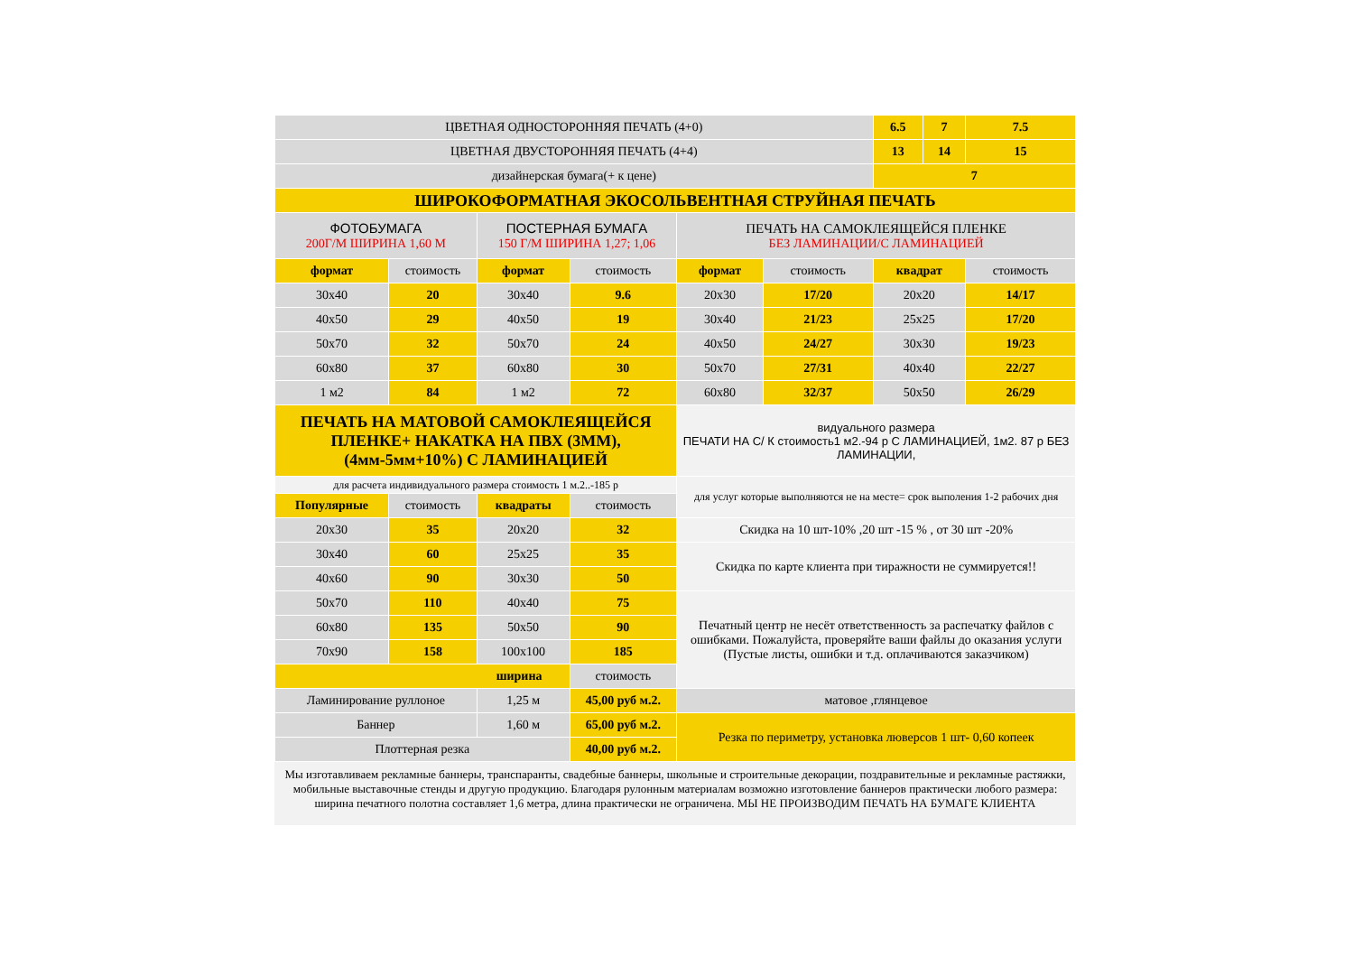| ЦВЕТНАЯ ОДНОСТОРОННЯЯ ПЕЧАТЬ (4+0) | | | | | | 6.5 | 7 | 7.5 |
| ЦВЕТНАЯ ДВУСТОРОННЯЯ ПЕЧАТЬ (4+4) | | | | | | 13 | 14 | 15 |
| дизайнерская бумага(+ к цене) | | | | | | 7 | | |
| ШИРОКОФОРМАТНАЯ ЭКОСОЛЬВЕНТНАЯ СТРУЙНАЯ ПЕЧАТЬ | | | | | | | | |
| ФОТОБУМАГА 200Г/М ШИРИНА 1,60 М | | ПОСТЕРНАЯ БУМАГА 150 Г/М ШИРИНА 1,27; 1,06 | | ПЕЧАТЬ НА САМОКЛЕЯЩЕЙСЯ ПЛЕНКЕ БЕЗ ЛАМИНАЦИИ/С ЛАМИНАЦИЕЙ | | | | |
| формат | стоимость | формат | стоимость | формат | стоимость | квадрат | | стоимость |
| 30x40 | 20 | 30x40 | 9.6 | 20x30 | 17/20 | 20x20 | | 14/17 |
| 40x50 | 29 | 40x50 | 19 | 30x40 | 21/23 | 25x25 | | 17/20 |
| 50x70 | 32 | 50x70 | 24 | 40x50 | 24/27 | 30x30 | | 19/23 |
| 60x80 | 37 | 60x80 | 30 | 50x70 | 27/31 | 40x40 | | 22/27 |
| 1 м2 | 84 | 1 м2 | 72 | 60x80 | 32/37 | 50x50 | | 26/29 |
| ПЕЧАТЬ НА МАТОВОЙ САМОКЛЕЯЩЕЙСЯ ПЛЕНКЕ+ НАКАТКА НА ПВХ (3ММ),(4мм-5мм+10%) С ЛАМИНАЦИЕЙ | | | | видуального размера ПЕЧАТИ НА С/ К стоимость1 м2.-94 р С ЛАМИНАЦИЕЙ, 1м2. 87 р БЕЗ ЛАМИНАЦИИ, | | | | |
| для расчета индивидуального размера стоимость 1 м.2..-185 р | | | | для услуг которые выполняются не на месте= срок выполения 1-2 рабочих дня | | | | |
| Популярные | стоимость | квадраты | стоимость | | | | | |
| 20x30 | 35 | 20x20 | 32 | Скидка на 10 шт-10% ,20 шт -15 % , от 30 шт -20% | | | | |
| 30x40 | 60 | 25x25 | 35 | Скидка по карте клиента при тиражности не суммируется!! | | | | |
| 40x60 | 90 | 30x30 | 50 | | | | | |
| 50x70 | 110 | 40x40 | 75 | Печатный центр не несёт ответственность за распечатку файлов с ошибками. Пожалуйста, проверяйте ваши файлы до оказания услуги (Пустые листы, ошибки и т.д. оплачиваются заказчиком) | | | | |
| 60x80 | 135 | 50x50 | 90 | | | | | |
| 70x90 | 158 | 100x100 | 185 | | | | | |
| ширина | | | стоимость | | | | | |
| Ламинирование руллоное | | 1,25 м | 45,00 руб м.2. | матовое ,глянцевое | | | | |
| Баннер | | 1,60 м | 65,00 руб м.2. | Резка по периметру, установка люверсов 1 шт- 0,60 копеек | | | | |
| Плоттерная резка | | | 40,00 руб м.2. | | | | | |
Мы изготавливаем рекламные баннеры, транспаранты, свадебные баннеры, школьные и строительные декорации, поздравительные и рекламные растяжки, мобильные выставочные стенды и другую продукцию. Благодаря рулонным материалам возможно изготовление баннеров практически любого размера: ширина печатного полотна составляет 1,6 метра, длина практически не ограничена. МЫ НЕ ПРОИЗВОДИМ ПЕЧАТЬ НА БУМАГЕ КЛИЕНТА